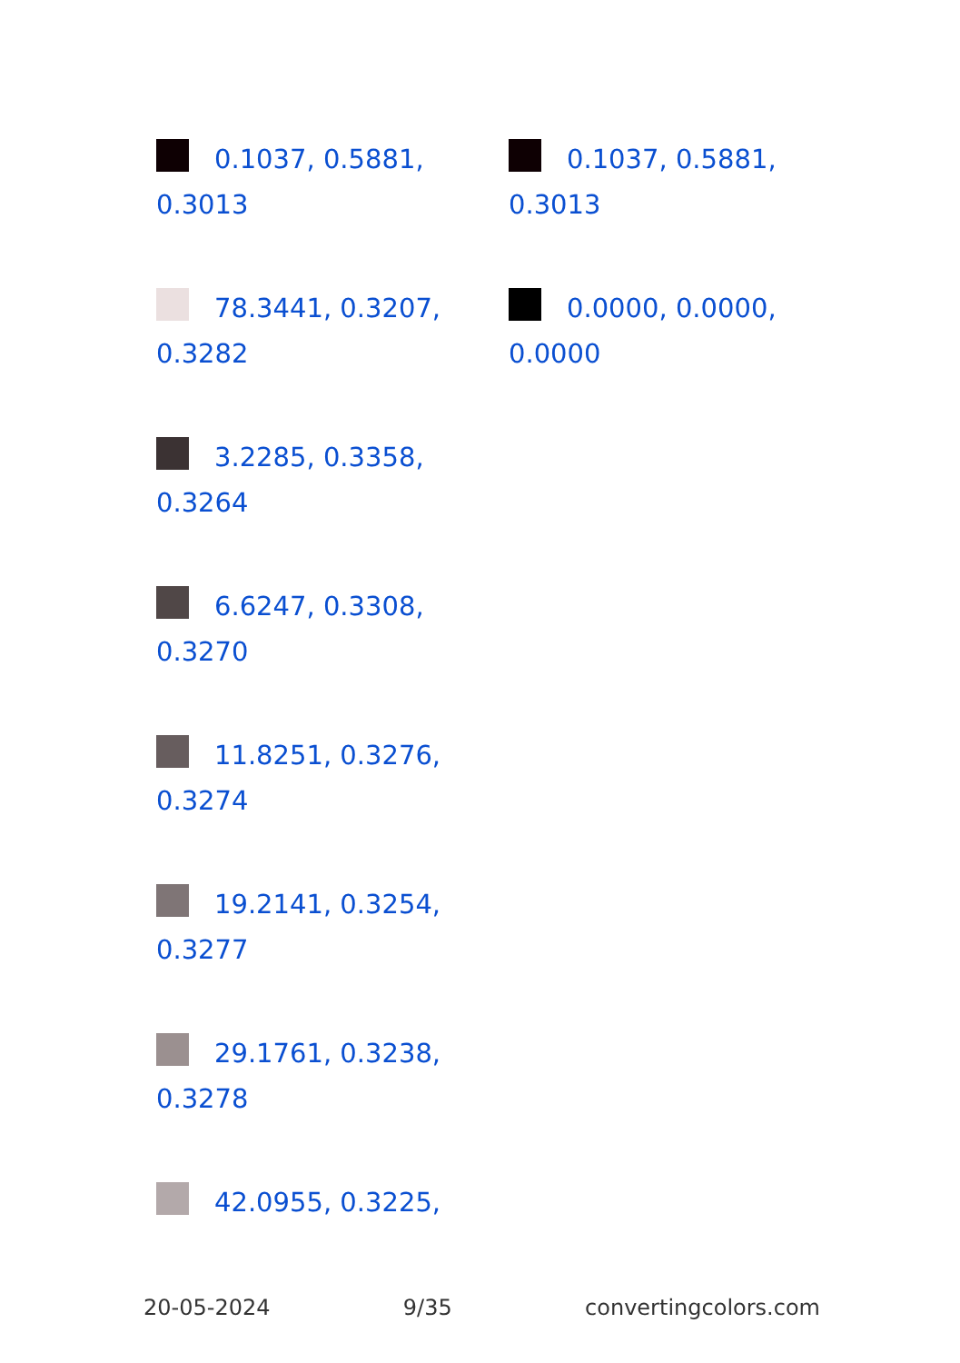0.1037, 0.5881, 0.3013
78.3441, 0.3207, 0.3282
3.2285, 0.3358, 0.3264
6.6247, 0.3308, 0.3270
11.8251, 0.3276, 0.3274
19.2141, 0.3254, 0.3277
29.1761, 0.3238, 0.3278
42.0955, 0.3225,
0.1037, 0.5881, 0.3013
0.0000, 0.0000, 0.0000
20-05-2024 9/35 convertingcolors.com